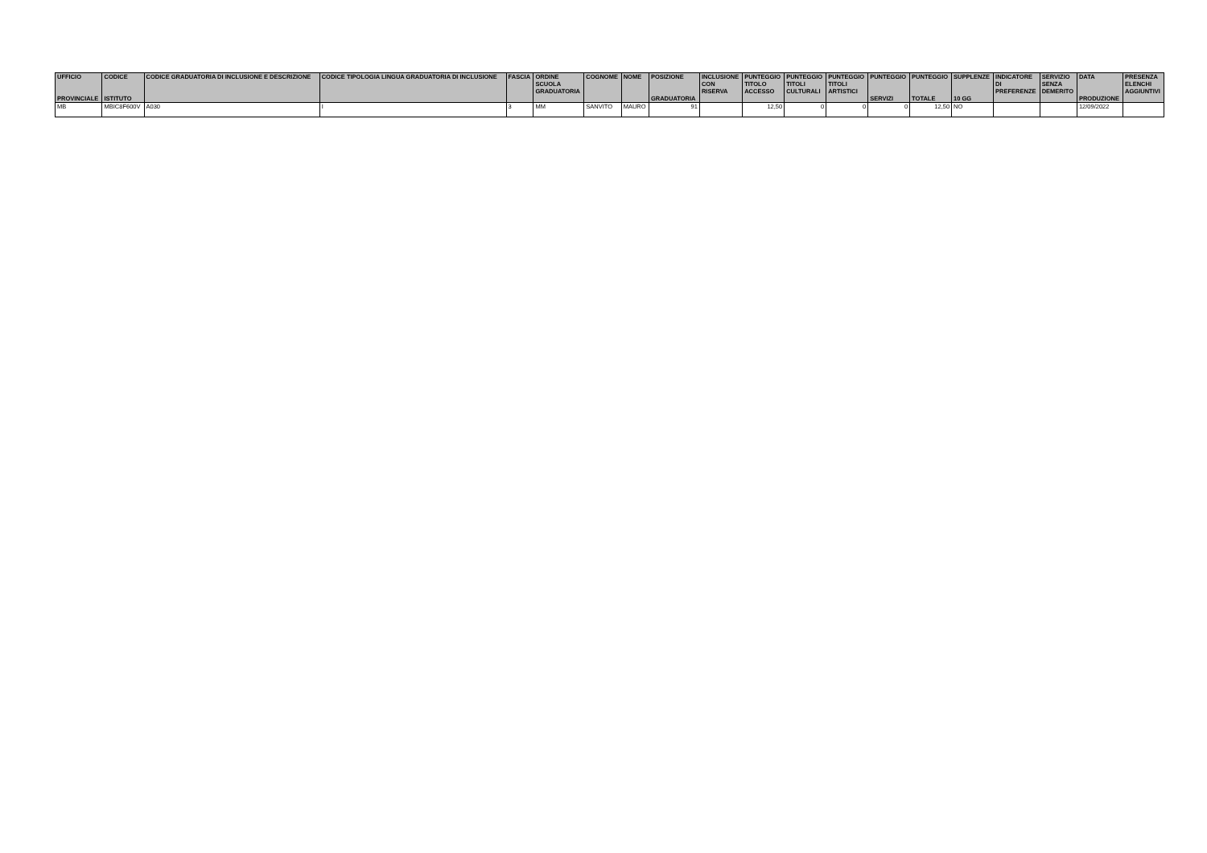| UFFICIO PROVINCIALE | CODICE ISTITUTO | CODICE GRADUATORIA DI INCLUSIONE E DESCRIZIONE | CODICE TIPOLOGIA LINGUA GRADUATORIA DI INCLUSIONE | FASCIA | ORDINE SCUOLA GRADUATORIA | COGNOME | NOME | POSIZIONE GRADUATORIA | INCLUSIONE CON RISERVA | PUNTEGGIO TITOLO ACCESSO | PUNTEGGIO TITOLI CULTURALI | PUNTEGGIO TITOLI ARTISTICI | PUNTEGGIO SERVIZI | PUNTEGGIO TOTALE | SUPPLENZE 10 GG | INDICATORE DI PREFERENZE | SERVIZIO SENZA DEMERITO | DATA PRODUZIONE | PRESENZA ELENCHI AGGIUNTIVI |
| --- | --- | --- | --- | --- | --- | --- | --- | --- | --- | --- | --- | --- | --- | --- | --- | --- | --- | --- | --- |
| MB | MBIC8F600V | A030 | I | 3 | MM | SANVITO | MAURO | 91 | | 12,50 | 0 | 0 | 0 | 12,50 | NO | | | 12/09/2022 | |